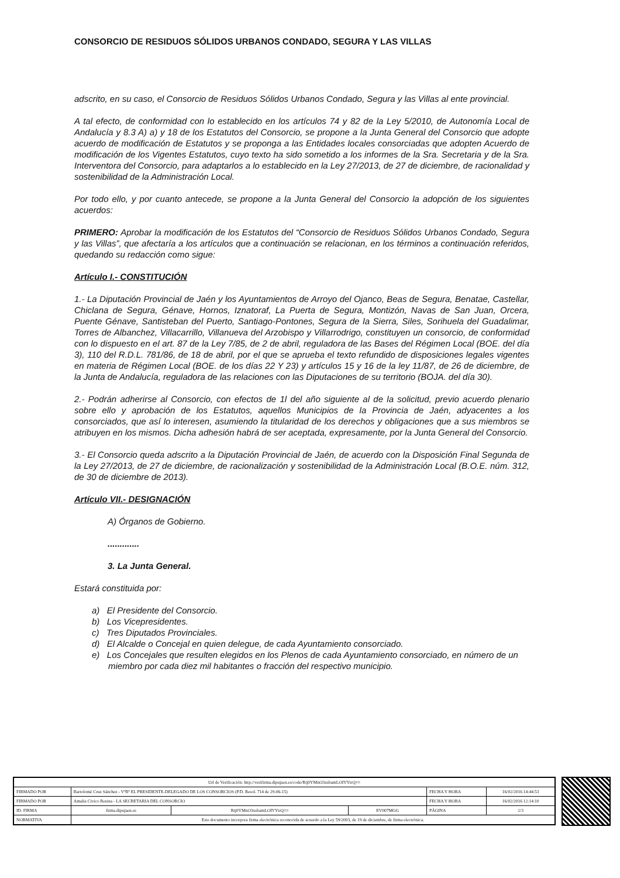CONSORCIO DE RESIDUOS SÓLIDOS URBANOS CONDADO, SEGURA Y LAS VILLAS
adscrito, en su caso, el Consorcio de Residuos Sólidos Urbanos Condado, Segura y las Villas al ente provincial.
A tal efecto, de conformidad con lo establecido en los artículos 74 y 82 de la Ley 5/2010, de Autonomía Local de Andalucía y 8.3 A) a) y 18 de los Estatutos del Consorcio, se propone a la Junta General del Consorcio que adopte acuerdo de modificación de Estatutos y se proponga a las Entidades locales consorciadas que adopten Acuerdo de modificación de los Vigentes Estatutos, cuyo texto ha sido sometido a los informes de la Sra. Secretaria y de la Sra. Interventora del Consorcio, para adaptarlos a lo establecido en la Ley 27/2013, de 27 de diciembre, de racionalidad y sostenibilidad de la Administración Local.
Por todo ello, y por cuanto antecede, se propone a la Junta General del Consorcio la adopción de los siguientes acuerdos:
PRIMERO: Aprobar la modificación de los Estatutos del “Consorcio de Residuos Sólidos Urbanos Condado, Segura y las Villas”, que afectaría a los artículos que a continuación se relacionan, en los términos a continuación referidos, quedando su redacción como sigue:
Artículo I.- CONSTITUCIÓN
1.- La Diputación Provincial de Jaén y los Ayuntamientos de Arroyo del Ojanco, Beas de Segura, Benatae, Castellar, Chiclana de Segura, Génave, Hornos, Iznatoraf, La Puerta de Segura, Montizón, Navas de San Juan, Orcera, Puente Génave, Santisteban del Puerto, Santiago-Pontones, Segura de la Sierra, Siles, Sorihuela del Guadalimar, Torres de Albanchez, Villacarrillo, Villanueva del Arzobispo y Villarrodrigo, constituyen un consorcio, de conformidad con lo dispuesto en el art. 87 de la Ley 7/85, de 2 de abril, reguladora de las Bases del Régimen Local (BOE. del día 3), 110 del R.D.L. 781/86, de 18 de abril, por el que se aprueba el texto refundido de disposiciones legales vigentes en materia de Régimen Local (BOE. de los días 22 Y 23) y artículos 15 y 16 de la ley 11/87, de 26 de diciembre, de la Junta de Andalucía, reguladora de las relaciones con las Diputaciones de su territorio (BOJA. del día 30).
2.- Podrán adherirse al Consorcio, con efectos de 1l del año siguiente al de la solicitud, previo acuerdo plenario sobre ello y aprobación de los Estatutos, aquellos Municipios de la Provincia de Jaén, adyacentes a los consorciados, que así lo interesen, asumiendo la titularidad de los derechos y obligaciones que a sus miembros se atribuyen en los mismos. Dicha adhesión habrá de ser aceptada, expresamente, por la Junta General del Consorcio.
3.- El Consorcio queda adscrito a la Diputación Provincial de Jaén, de acuerdo con la Disposición Final Segunda de la Ley 27/2013, de 27 de diciembre, de racionalización y sostenibilidad de la Administración Local (B.O.E. núm. 312, de 30 de diciembre de 2013).
Artículo VII.- DESIGNACIÓN
A) Órganos de Gobierno.
.............
3. La Junta General.
Estará constituida por:
a) El Presidente del Consorcio.
b) Los Vicepresidentes.
c) Tres Diputados Provinciales.
d) El Alcalde o Concejal en quien delegue, de cada Ayuntamiento consorciado.
e) Los Concejales que resulten elegidos en los Plenos de cada Ayuntamiento consorciado, en número de un miembro por cada diez mil habitantes o fracción del respectivo municipio.
| Url de Verificación: http://verifirma.dipujaen.es/code/Rtj0YMnO3xsbamLOIYYirQ== | | | | | |
| FIRMADO POR | Bartolomé Cruz Sánchez - VºBº EL PRESIDENTE-DELEGADO DE LOS CONSORCIOS (P.D. Resol. 714 de 29-06-15) | | | FECHA Y HORA | 16/02/2016 14:44:53 |
| FIRMADO POR | Amalia Civico Resina - LA SECRETARIA DEL CONSORCIO | | | FECHA Y HORA | 16/02/2016 12:14:10 |
| ID. FIRMA | firma.dipujaen.es | Rtj0YMnO3xsbamLOIYYirQ== | EV007MGG | PÁGINA | 2/3 |
| NORMATIVA | Este documento incorpora firma electrónica reconocida de acuerdo a la Ley 59/2003, de 19 de diciembre, de firma electrónica. | | | | |